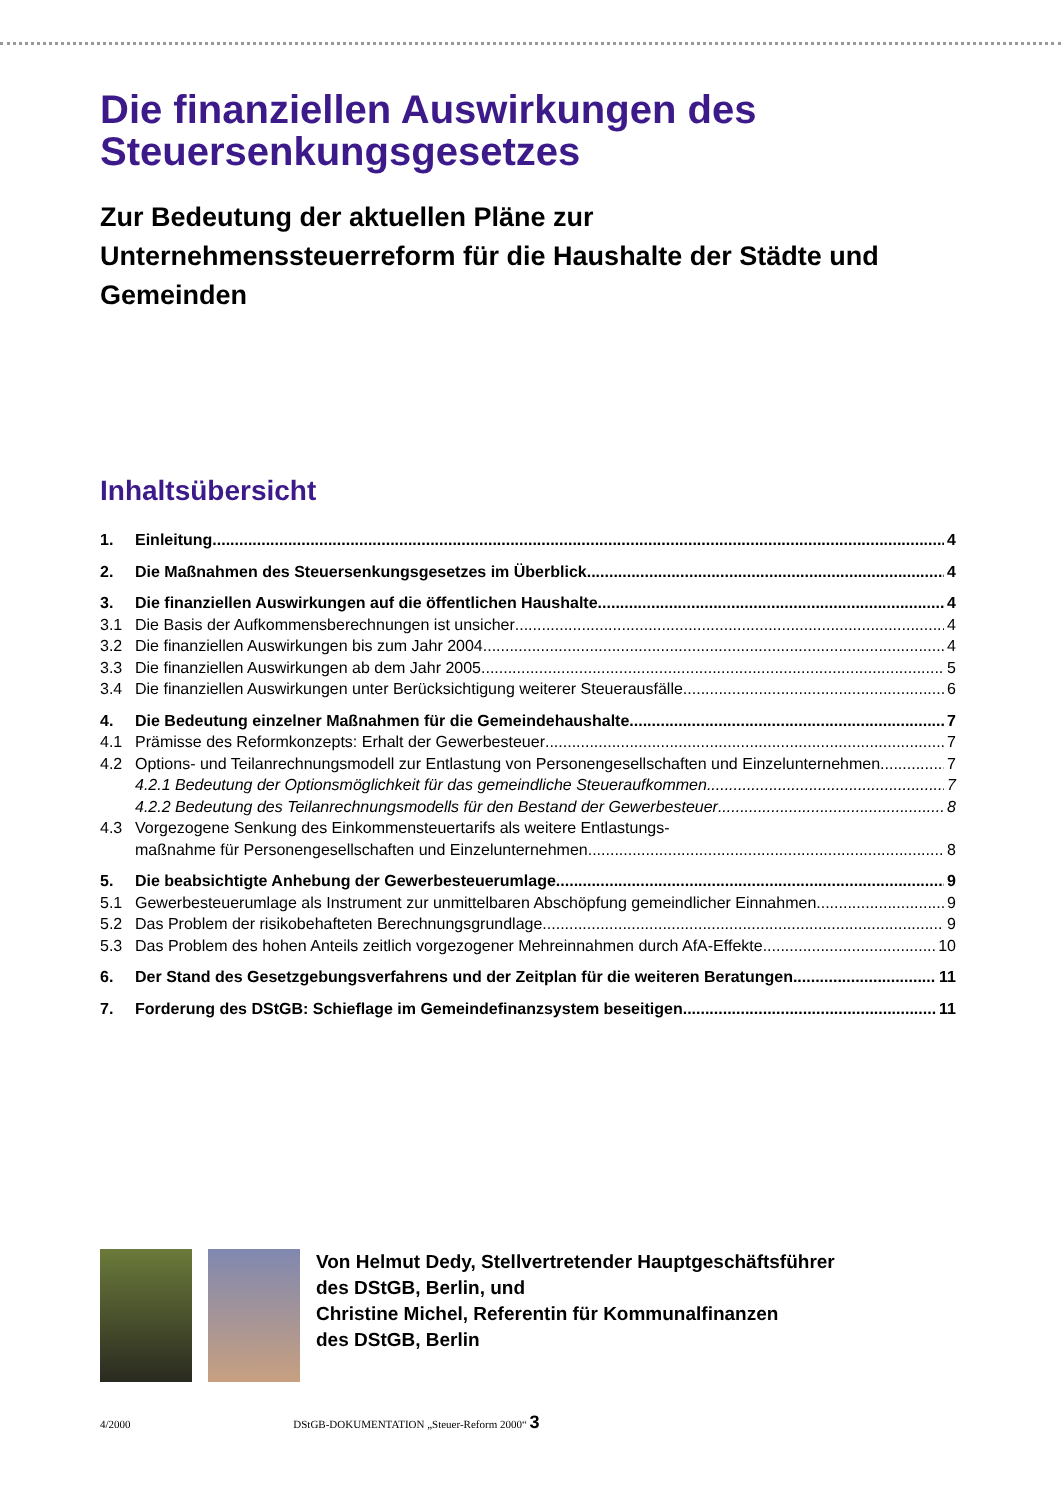Die finanziellen Auswirkungen des Steuersenkungsgesetzes
Zur Bedeutung der aktuellen Pläne zur Unternehmenssteuerreform für die Haushalte der Städte und Gemeinden
Inhaltsübersicht
1. Einleitung 4
2. Die Maßnahmen des Steuersenkungsgesetzes im Überblick 4
3. Die finanziellen Auswirkungen auf die öffentlichen Haushalte 4
3.1 Die Basis der Aufkommensberechnungen ist unsicher 4
3.2 Die finanziellen Auswirkungen bis zum Jahr 2004 4
3.3 Die finanziellen Auswirkungen ab dem Jahr 2005 5
3.4 Die finanziellen Auswirkungen unter Berücksichtigung weiterer Steuerausfälle 6
4. Die Bedeutung einzelner Maßnahmen für die Gemeindehaushalte 7
4.1 Prämisse des Reformkonzepts: Erhalt der Gewerbesteuer 7
4.2 Options- und Teilanrechnungsmodell zur Entlastung von Personengesellschaften und Einzelunternehmen 7
4.2.1 Bedeutung der Optionsmöglichkeit für das gemeindliche Steueraufkommen 7
4.2.2 Bedeutung des Teilanrechnungsmodells für den Bestand der Gewerbesteuer 8
4.3 Vorgezogene Senkung des Einkommensteuertarifs als weitere Entlastungs-
maßnahme für Personengesellschaften und Einzelunternehmen 8
5. Die beabsichtigte Anhebung der Gewerbesteuerumlage 9
5.1 Gewerbesteuerumlage als Instrument zur unmittelbaren Abschöpfung gemeindlicher Einnahmen 9
5.2 Das Problem der risikobehafteten Berechnungsgrundlage 9
5.3 Das Problem des hohen Anteils zeitlich vorgezogener Mehreinnahmen durch AfA-Effekte 10
6. Der Stand des Gesetzgebungsverfahrens und der Zeitplan für die weiteren Beratungen 11
7. Forderung des DStGB: Schieflage im Gemeindefinanzsystem beseitigen 11
Von Helmut Dedy, Stellvertretender Hauptgeschäftsführer
des DStGB, Berlin, und
Christine Michel, Referentin für Kommunalfinanzen
des DStGB, Berlin
4/2000 DStGB-DOKUMENTATION „Steuer-Reform 2000“ 3